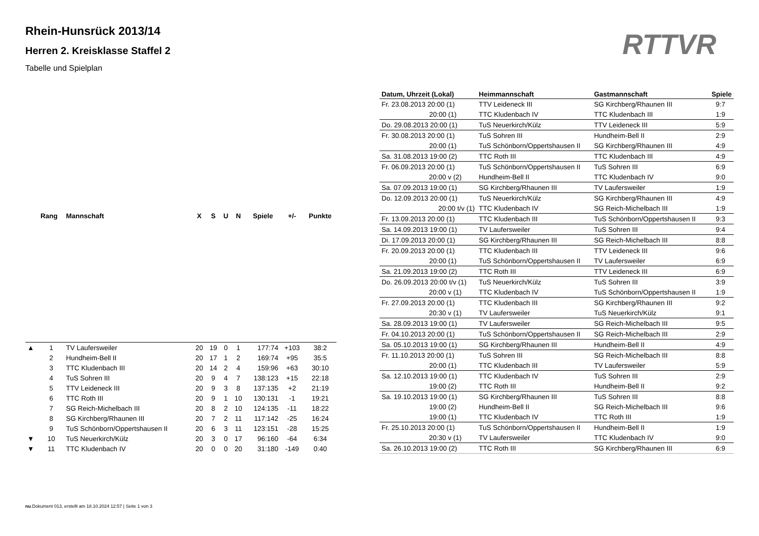Rhein-Hunsrück 2013/14
Herren 2. Kreisklasse Staffel 2
Tabelle und Spielplan
RTTVR
| | Rang | Mannschaft | X | S | U | N | Spiele | +/- | Punkte |
| --- | --- | --- | --- | --- | --- | --- | --- | --- | --- |
| ▲ | 1 | TV Laufersweiler | 20 | 19 | 0 | 1 | 177:74 | +103 | 38:2 |
| | 2 | Hundheim-Bell II | 20 | 17 | 1 | 2 | 169:74 | +95 | 35:5 |
| | 3 | TTC Kludenbach III | 20 | 14 | 2 | 4 | 159:96 | +63 | 30:10 |
| | 4 | TuS Sohren III | 20 | 9 | 4 | 7 | 138:123 | +15 | 22:18 |
| | 5 | TTV Leideneck III | 20 | 9 | 3 | 8 | 137:135 | +2 | 21:19 |
| | 6 | TTC Roth III | 20 | 9 | 1 | 10 | 130:131 | -1 | 19:21 |
| | 7 | SG Reich-Michelbach III | 20 | 8 | 2 | 10 | 124:135 | -11 | 18:22 |
| | 8 | SG Kirchberg/Rhaunen III | 20 | 7 | 2 | 11 | 117:142 | -25 | 16:24 |
| | 9 | TuS Schönborn/Oppertshausen II | 20 | 6 | 3 | 11 | 123:151 | -28 | 15:25 |
| ▼ | 10 | TuS Neuerkirch/Külz | 20 | 3 | 0 | 17 | 96:160 | -64 | 6:34 |
| ▼ | 11 | TTC Kludenbach IV | 20 | 0 | 0 | 20 | 31:180 | -149 | 0:40 |
| Datum, Uhrzeit (Lokal) | Heimmannschaft | Gastmannschaft | Spiele |
| --- | --- | --- | --- |
| Fr. 23.08.2013 20:00 (1) | TTV Leideneck III | SG Kirchberg/Rhaunen III | 9:7 |
| 20:00 (1) | TTC Kludenbach IV | TTC Kludenbach III | 1:9 |
| Do. 29.08.2013 20:00 (1) | TuS Neuerkirch/Külz | TTV Leideneck III | 5:9 |
| Fr. 30.08.2013 20:00 (1) | TuS Sohren III | Hundheim-Bell II | 2:9 |
| 20:00 (1) | TuS Schönborn/Oppertshausen II | SG Kirchberg/Rhaunen III | 4:9 |
| Sa. 31.08.2013 19:00 (2) | TTC Roth III | TTC Kludenbach III | 4:9 |
| Fr. 06.09.2013 20:00 (1) | TuS Schönborn/Oppertshausen II | TuS Sohren III | 6:9 |
| 20:00 v (2) | Hundheim-Bell II | TTC Kludenbach IV | 9:0 |
| Sa. 07.09.2013 19:00 (1) | SG Kirchberg/Rhaunen III | TV Laufersweiler | 1:9 |
| Do. 12.09.2013 20:00 (1) | TuS Neuerkirch/Külz | SG Kirchberg/Rhaunen III | 4:9 |
| 20:00 t/v (1) | TTC Kludenbach IV | SG Reich-Michelbach III | 1:9 |
| Fr. 13.09.2013 20:00 (1) | TTC Kludenbach III | TuS Schönborn/Oppertshausen II | 9:3 |
| Sa. 14.09.2013 19:00 (1) | TV Laufersweiler | TuS Sohren III | 9:4 |
| Di. 17.09.2013 20:00 (1) | SG Kirchberg/Rhaunen III | SG Reich-Michelbach III | 8:8 |
| Fr. 20.09.2013 20:00 (1) | TTC Kludenbach III | TTV Leideneck III | 9:6 |
| 20:00 (1) | TuS Schönborn/Oppertshausen II | TV Laufersweiler | 6:9 |
| Sa. 21.09.2013 19:00 (2) | TTC Roth III | TTV Leideneck III | 6:9 |
| Do. 26.09.2013 20:00 t/v (1) | TuS Neuerkirch/Külz | TuS Sohren III | 3:9 |
| 20:00 v (1) | TTC Kludenbach IV | TuS Schönborn/Oppertshausen II | 1:9 |
| Fr. 27.09.2013 20:00 (1) | TTC Kludenbach III | SG Kirchberg/Rhaunen III | 9:2 |
| 20:30 v (1) | TV Laufersweiler | TuS Neuerkirch/Külz | 9:1 |
| Sa. 28.09.2013 19:00 (1) | TV Laufersweiler | SG Reich-Michelbach III | 9:5 |
| Fr. 04.10.2013 20:00 (1) | TuS Schönborn/Oppertshausen II | SG Reich-Michelbach III | 2:9 |
| Sa. 05.10.2013 19:00 (1) | SG Kirchberg/Rhaunen III | Hundheim-Bell II | 4:9 |
| Fr. 11.10.2013 20:00 (1) | TuS Sohren III | SG Reich-Michelbach III | 8:8 |
| 20:00 (1) | TTC Kludenbach III | TV Laufersweiler | 5:9 |
| Sa. 12.10.2013 19:00 (1) | TTC Kludenbach IV | TuS Sohren III | 2:9 |
| 19:00 (2) | TTC Roth III | Hundheim-Bell II | 9:2 |
| Sa. 19.10.2013 19:00 (1) | SG Kirchberg/Rhaunen III | TuS Sohren III | 8:8 |
| 19:00 (2) | Hundheim-Bell II | SG Reich-Michelbach III | 9:6 |
| 19:00 (1) | TTC Kludenbach IV | TTC Roth III | 1:9 |
| Fr. 25.10.2013 20:00 (1) | TuS Schönborn/Oppertshausen II | Hundheim-Bell II | 1:9 |
| 20:30 v (1) | TV Laufersweiler | TTC Kludenbach IV | 9:0 |
| Sa. 26.10.2013 19:00 (2) | TTC Roth III | SG Kirchberg/Rhaunen III | 6:9 |
nu.Dokument 013, erstellt am 18.10.2024 12:57 | Seite 1 von 3